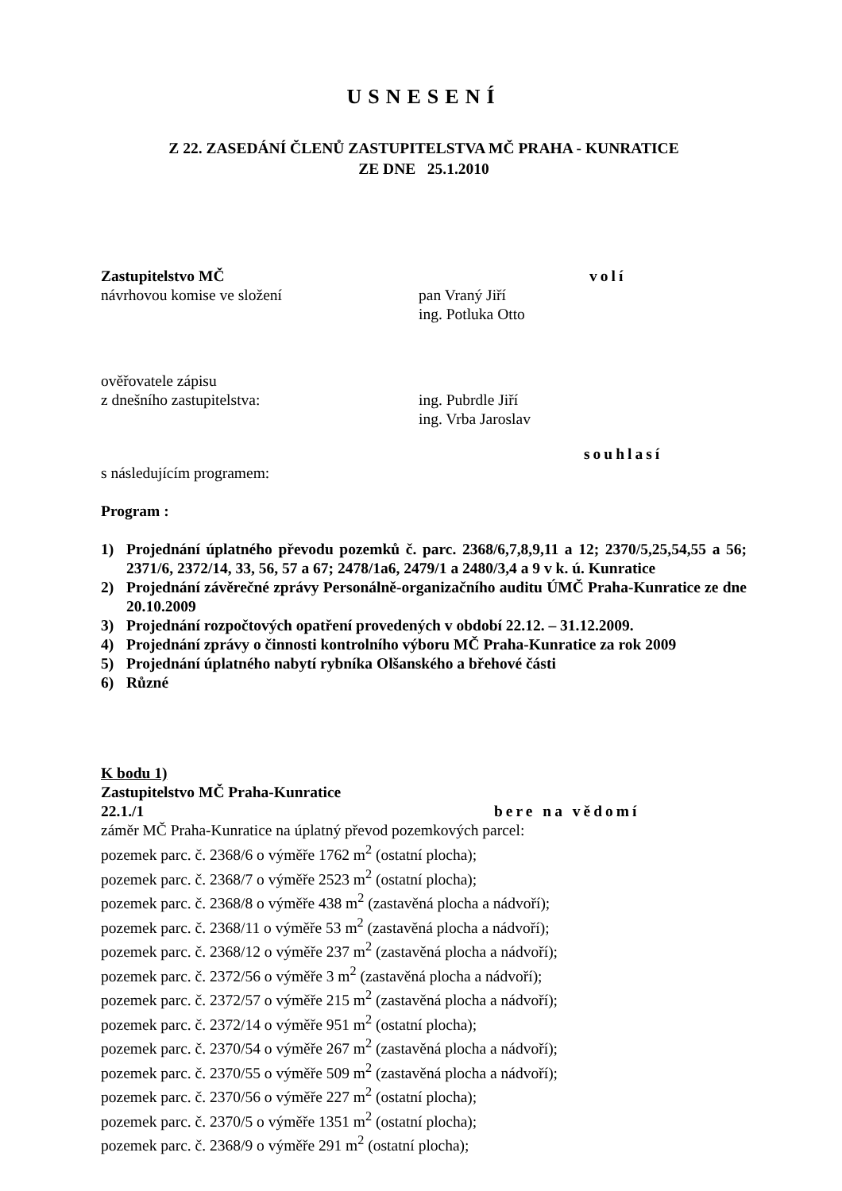USNESENÍ
Z 22. ZASEDÁNÍ ČLENŮ ZASTUPITELSTVA MČ PRAHA - KUNRATICE
ZE DNE 25.1.2010
Zastupitelstvo MČ volí
návrhovou komise ve složení pan Vraný Jiří
ing. Potluka Otto
ověřovatele zápisu
z dnešního zastupitelstva: ing. Pubrdle Jiří
ing. Vrba Jaroslav
souhlasí
s následujícím programem:
Program :
1) Projednání úplatného převodu pozemků č. parc. 2368/6,7,8,9,11 a 12; 2370/5,25,54,55 a 56; 2371/6, 2372/14, 33, 56, 57 a 67; 2478/1a6, 2479/1 a 2480/3,4 a 9 v k. ú. Kunratice
2) Projednání závěrečné zprávy Personálně-organizačního auditu ÚMČ Praha-Kunratice ze dne 20.10.2009
3) Projednání rozpočtových opatření provedených v období 22.12. – 31.12.2009.
4) Projednání zprávy o činnosti kontrolního výboru MČ Praha-Kunratice za rok 2009
5) Projednání úplatného nabytí rybníka Olšanského a břehové části
6) Různé
K bodu 1)
Zastupitelstvo MČ Praha-Kunratice
22.1./1 bere na vědomí
záměr MČ Praha-Kunratice na úplatný převod pozemkových parcel:
pozemek parc. č. 2368/6 o výměře 1762 m<sup>2</sup> (ostatní plocha);
pozemek parc. č. 2368/7 o výměře 2523 m<sup>2</sup> (ostatní plocha);
pozemek parc. č. 2368/8 o výměře 438 m<sup>2</sup> (zastavěná plocha a nádvoří);
pozemek parc. č. 2368/11 o výměře 53 m<sup>2</sup> (zastavěná plocha a nádvoří);
pozemek parc. č. 2368/12 o výměře 237 m<sup>2</sup> (zastavěná plocha a nádvoří);
pozemek parc. č. 2372/56 o výměře 3 m<sup>2</sup> (zastavěná plocha a nádvoří);
pozemek parc. č. 2372/57 o výměře 215 m<sup>2</sup> (zastavěná plocha a nádvoří);
pozemek parc. č. 2372/14 o výměře 951 m<sup>2</sup> (ostatní plocha);
pozemek parc. č. 2370/54 o výměře 267 m<sup>2</sup> (zastavěná plocha a nádvoří);
pozemek parc. č. 2370/55 o výměře 509 m<sup>2</sup> (zastavěná plocha a nádvoří);
pozemek parc. č. 2370/56 o výměře 227 m<sup>2</sup> (ostatní plocha);
pozemek parc. č. 2370/5 o výměře 1351 m<sup>2</sup> (ostatní plocha);
pozemek parc. č. 2368/9 o výměře 291 m<sup>2</sup> (ostatní plocha);